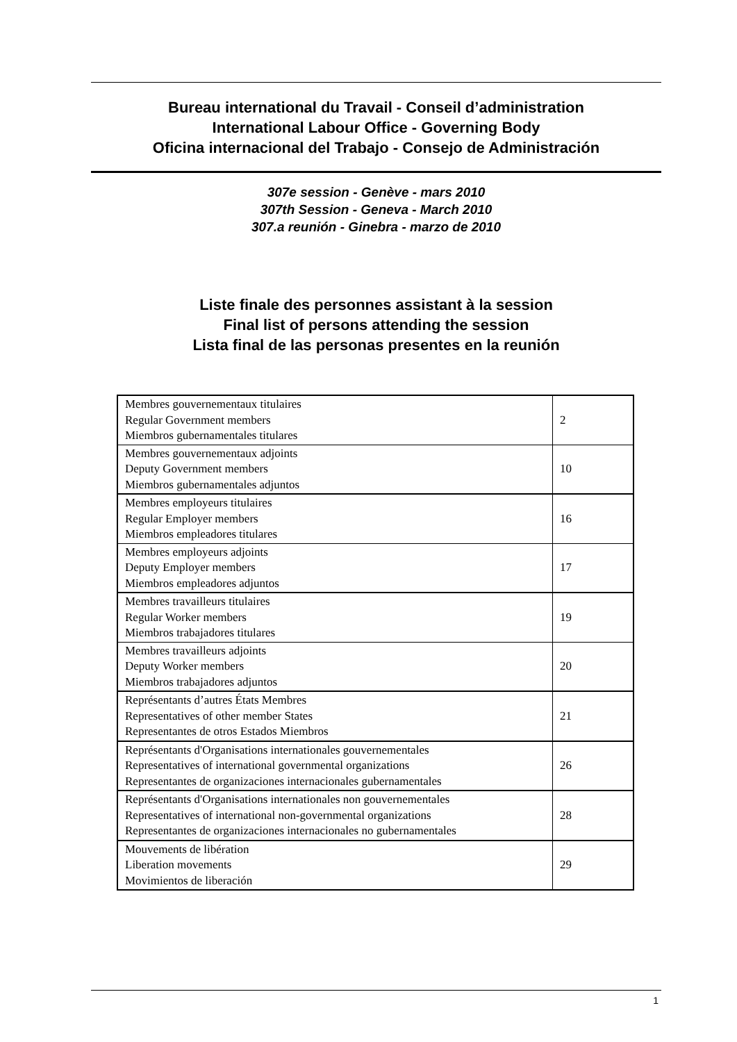Bureau international du Travail - Conseil d’administration
International Labour Office - Governing Body
Oficina internacional del Trabajo - Consejo de Administración
307e session - Genève - mars 2010
307th Session - Geneva - March 2010
307.a reunión - Ginebra - marzo de 2010
Liste finale des personnes assistant à la session
Final list of persons attending the session
Lista final de las personas presentes en la reunión
| Membres gouvernementaux titulaires Regular Government members Miembros gubernamentales titulares | 2 |
| Membres gouvernementaux adjoints Deputy Government members Miembros gubernamentales adjuntos | 10 |
| Membres employeurs titulaires Regular Employer members Miembros empleadores titulares | 16 |
| Membres employeurs adjoints Deputy Employer members Miembros empleadores adjuntos | 17 |
| Membres travailleurs titulaires Regular Worker members Miembros trabajadores titulares | 19 |
| Membres travailleurs adjoints Deputy Worker members Miembros trabajadores adjuntos | 20 |
| Représentants d’autres États Membres Representatives of other member States Representantes de otros Estados Miembros | 21 |
| Représentants d'Organisations internationales gouvernementales Representatives of international governmental organizations Representantes de organizaciones internacionales gubernamentales | 26 |
| Représentants d'Organisations internationales non gouvernementales Representatives of international non-governmental organizations Representantes de organizaciones internacionales no gubernamentales | 28 |
| Mouvements de libération Liberation movements Movimientos de liberación | 29 |
1